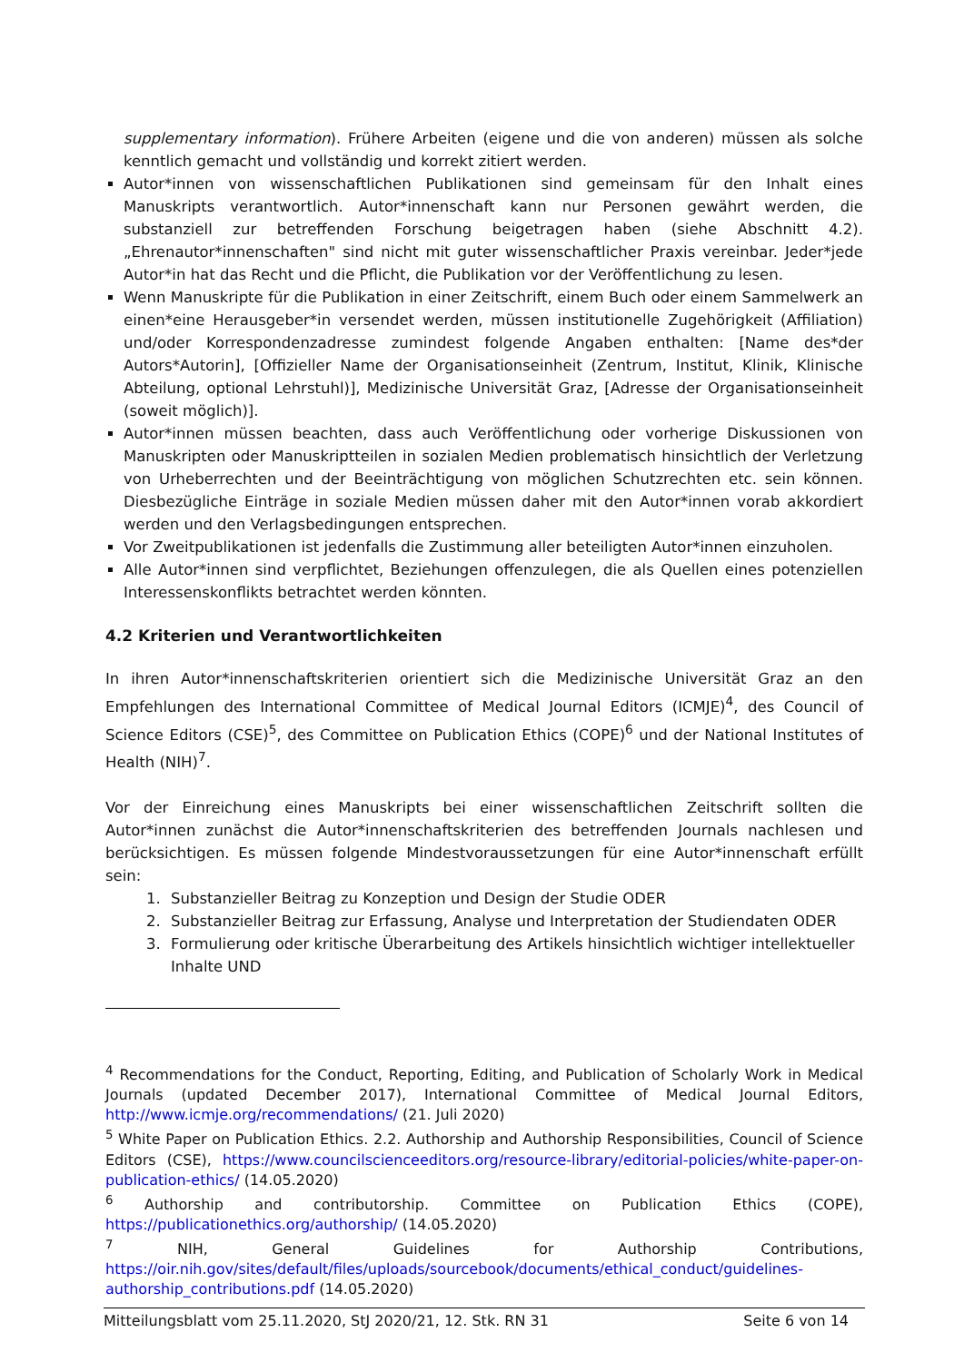supplementary information). Frühere Arbeiten (eigene und die von anderen) müssen als solche kenntlich gemacht und vollständig und korrekt zitiert werden.
Autor*innen von wissenschaftlichen Publikationen sind gemeinsam für den Inhalt eines Manuskripts verantwortlich. Autor*innenschaft kann nur Personen gewährt werden, die substanziell zur betreffenden Forschung beigetragen haben (siehe Abschnitt 4.2). „Ehrenautor*innenschaften" sind nicht mit guter wissenschaftlicher Praxis vereinbar. Jeder*jede Autor*in hat das Recht und die Pflicht, die Publikation vor der Veröffentlichung zu lesen.
Wenn Manuskripte für die Publikation in einer Zeitschrift, einem Buch oder einem Sammelwerk an einen*eine Herausgeber*in versendet werden, müssen institutionelle Zugehörigkeit (Affiliation) und/oder Korrespondenzadresse zumindest folgende Angaben enthalten: [Name des*der Autors*Autorin], [Offizieller Name der Organisationseinheit (Zentrum, Institut, Klinik, Klinische Abteilung, optional Lehrstuhl)], Medizinische Universität Graz, [Adresse der Organisationseinheit (soweit möglich)].
Autor*innen müssen beachten, dass auch Veröffentlichung oder vorherige Diskussionen von Manuskripten oder Manuskriptteilen in sozialen Medien problematisch hinsichtlich der Verletzung von Urheberrechten und der Beeinträchtigung von möglichen Schutzrechten etc. sein können. Diesbezügliche Einträge in soziale Medien müssen daher mit den Autor*innen vorab akkordiert werden und den Verlagsbedingungen entsprechen.
Vor Zweitpublikationen ist jedenfalls die Zustimmung aller beteiligten Autor*innen einzuholen.
Alle Autor*innen sind verpflichtet, Beziehungen offenzulegen, die als Quellen eines potenziellen Interessenskonflikts betrachtet werden könnten.
4.2 Kriterien und Verantwortlichkeiten
In ihren Autor*innenschaftskriterien orientiert sich die Medizinische Universität Graz an den Empfehlungen des International Committee of Medical Journal Editors (ICMJE)<sup>4</sup>, des Council of Science Editors (CSE)<sup>5</sup>, des Committee on Publication Ethics (COPE)<sup>6</sup> und der National Institutes of Health (NIH)<sup>7</sup>.
Vor der Einreichung eines Manuskripts bei einer wissenschaftlichen Zeitschrift sollten die Autor*innen zunächst die Autor*innenschaftskriterien des betreffenden Journals nachlesen und berücksichtigen. Es müssen folgende Mindestvoraussetzungen für eine Autor*innenschaft erfüllt sein:
1. Substanzieller Beitrag zu Konzeption und Design der Studie ODER
2. Substanzieller Beitrag zur Erfassung, Analyse und Interpretation der Studiendaten ODER
3. Formulierung oder kritische Überarbeitung des Artikels hinsichtlich wichtiger intellektueller Inhalte UND
<sup>4</sup> Recommendations for the Conduct, Reporting, Editing, and Publication of Scholarly Work in Medical Journals (updated December 2017), International Committee of Medical Journal Editors, http://www.icmje.org/recommendations/ (21. Juli 2020)
<sup>5</sup> White Paper on Publication Ethics. 2.2. Authorship and Authorship Responsibilities, Council of Science Editors (CSE), https://www.councilscienceeditors.org/resource-library/editorial-policies/white-paper-on-publication-ethics/ (14.05.2020)
<sup>6</sup> Authorship and contributorship. Committee on Publication Ethics (COPE), https://publicationethics.org/authorship/ (14.05.2020)
<sup>7</sup> NIH, General Guidelines for Authorship Contributions, https://oir.nih.gov/sites/default/files/uploads/sourcebook/documents/ethical_conduct/guidelines-authorship_contributions.pdf (14.05.2020)
Mitteilungsblatt vom 25.11.2020, StJ 2020/21, 12. Stk. RN 31 Seite 6 von 14